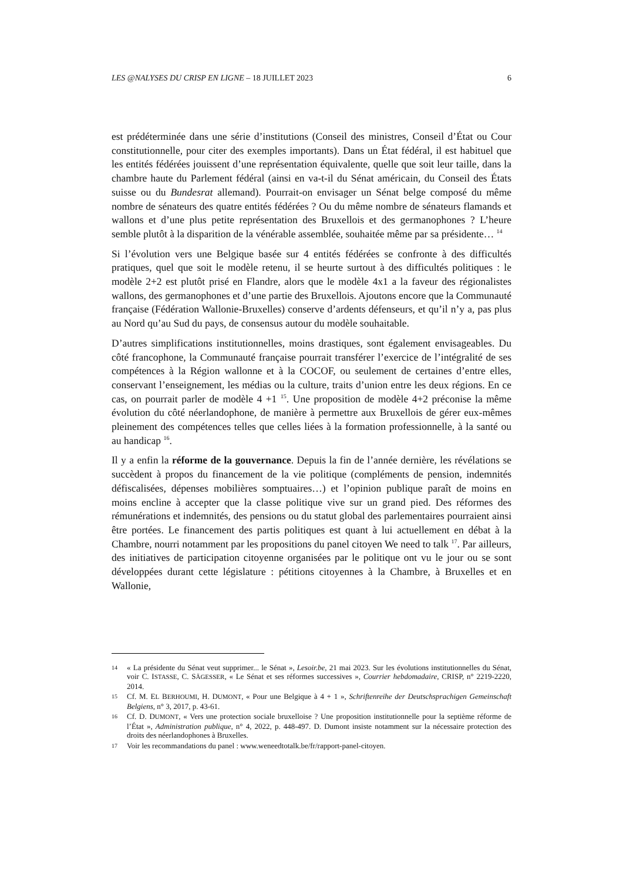LES @NALYSES DU CRISP EN LIGNE – 18 JUILLET 2023 6
est prédéterminée dans une série d’institutions (Conseil des ministres, Conseil d’État ou Cour constitutionnelle, pour citer des exemples importants). Dans un État fédéral, il est habituel que les entités fédérées jouissent d’une représentation équivalente, quelle que soit leur taille, dans la chambre haute du Parlement fédéral (ainsi en va-t-il du Sénat américain, du Conseil des États suisse ou du Bundesrat allemand). Pourrait-on envisager un Sénat belge composé du même nombre de sénateurs des quatre entités fédérées ? Ou du même nombre de sénateurs flamands et wallons et d’une plus petite représentation des Bruxellois et des germanophones ? L’heure semble plutôt à la disparition de la vénérable assemblée, souhaitée même par sa présidente… <sup>14</sup>
Si l’évolution vers une Belgique basée sur 4 entités fédérées se confronte à des difficultés pratiques, quel que soit le modèle retenu, il se heurte surtout à des difficultés politiques : le modèle 2+2 est plutôt prisé en Flandre, alors que le modèle 4x1 a la faveur des régionalistes wallons, des germanophones et d’une partie des Bruxellois. Ajoutons encore que la Communauté française (Fédération Wallonie-Bruxelles) conserve d’ardents défenseurs, et qu’il n’y a, pas plus au Nord qu’au Sud du pays, de consensus autour du modèle souhaitable.
D’autres simplifications institutionnelles, moins drastiques, sont également envisageables. Du côté francophone, la Communauté française pourrait transférer l’exercice de l’intégralité de ses compétences à la Région wallonne et à la COCOF, ou seulement de certaines d’entre elles, conservant l’enseignement, les médias ou la culture, traits d’union entre les deux régions. En ce cas, on pourrait parler de modèle 4 +1 <sup>15</sup>. Une proposition de modèle 4+2 préconise la même évolution du côté néerlandophone, de manière à permettre aux Bruxellois de gérer eux-mêmes pleinement des compétences telles que celles liées à la formation professionnelle, à la santé ou au handicap <sup>16</sup>.
Il y a enfin la réforme de la gouvernance. Depuis la fin de l’année dernière, les révélations se succèdent à propos du financement de la vie politique (compléments de pension, indemnités défiscalisées, dépenses mobilières somptuaires…) et l’opinion publique paraît de moins en moins encline à accepter que la classe politique vive sur un grand pied. Des réformes des rémunérations et indemnités, des pensions ou du statut global des parlementaires pourraient ainsi être portées. Le financement des partis politiques est quant à lui actuellement en débat à la Chambre, nourri notamment par les propositions du panel citoyen We need to talk <sup>17</sup>. Par ailleurs, des initiatives de participation citoyenne organisées par le politique ont vu le jour ou se sont développées durant cette législature : pétitions citoyennes à la Chambre, à Bruxelles et en Wallonie,
14 « La présidente du Sénat veut supprimer... le Sénat », Lesoir.be, 21 mai 2023. Sur les évolutions institutionnelles du Sénat, voir C. ISTASSE, C. SÄGESSER, « Le Sénat et ses réformes successives », Courrier hebdomadaire, CRISP, n° 2219-2220, 2014.
15 Cf. M. EL BERHOUMI, H. DUMONT, « Pour une Belgique à 4 + 1 », Schriftenreihe der Deutschsprachigen Gemeinschaft Belgiens, n° 3, 2017, p. 43-61.
16 Cf. D. DUMONT, « Vers une protection sociale bruxelloise ? Une proposition institutionnelle pour la septième réforme de l’État », Administration publique, n° 4, 2022, p. 448-497. D. Dumont insiste notamment sur la nécessaire protection des droits des néerlandophones à Bruxelles.
17 Voir les recommandations du panel : www.weneedtotalk.be/fr/rapport-panel-citoyen.